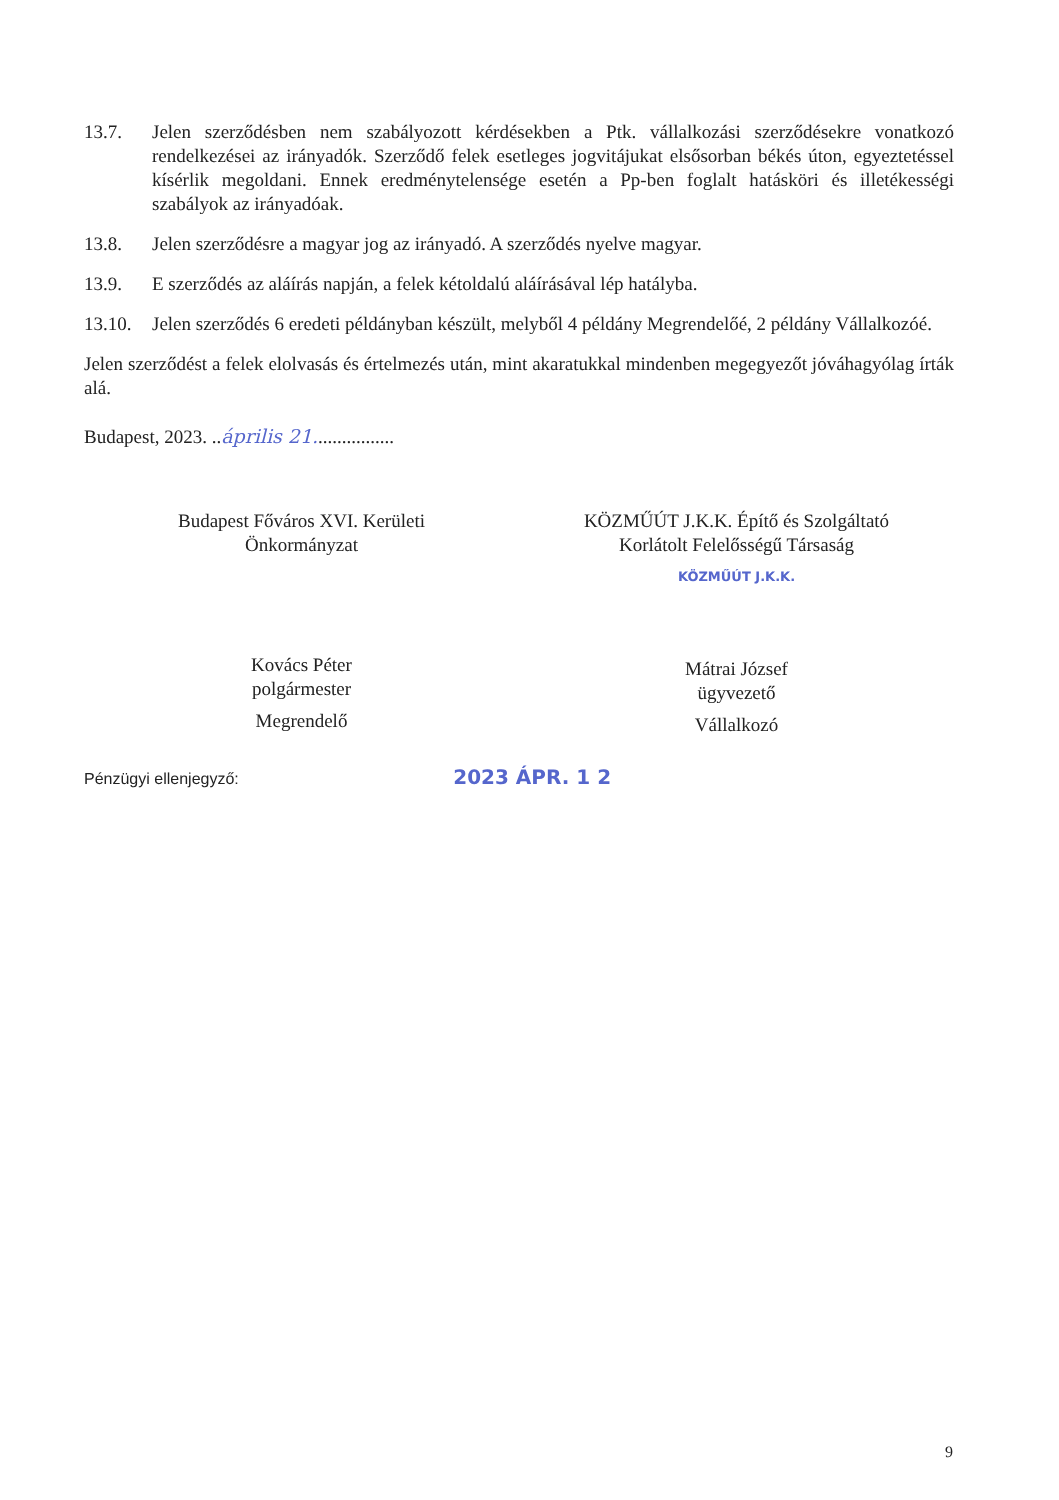13.7. Jelen szerződésben nem szabályozott kérdésekben a Ptk. vállalkozási szerződésekre vonatkozó rendelkezései az irányadók. Szerződő felek esetleges jogvitájukat elsősorban békés úton, egyeztetéssel kísérlik megoldani. Ennek eredménytelensége esetén a Pp-ben foglalt hatásköri és illetékességi szabályok az irányadóak.
13.8. Jelen szerződésre a magyar jog az irányadó. A szerződés nyelve magyar.
13.9. E szerződés az aláírás napján, a felek kétoldalú aláírásával lép hatályba.
13.10.
Jelen szerződés 6 eredeti példányban készült, melyből 4 példány Megrendelőé, 2 példány Vállalkozóé.
Jelen szerződést a felek elolvasás és értelmezés után, mint akaratukkal mindenben megegyezőt jóváhagyólag írták alá.
Budapest, 2023. ..április 21.................
Budapest Főváros XVI. Kerületi
Önkormányzat
Kovács Péter
polgármester
Megrendelő
KÖZMŰÚT J.K.K. Építő és Szolgáltató
Korlátolt Felelősségű Társaság
KÖZMŰÚT J.K.K.
Mátrai József
ügyvezető
Vállalkozó
Pénzügyi ellenjegyző: 2023 ÁPR. 1 2
9